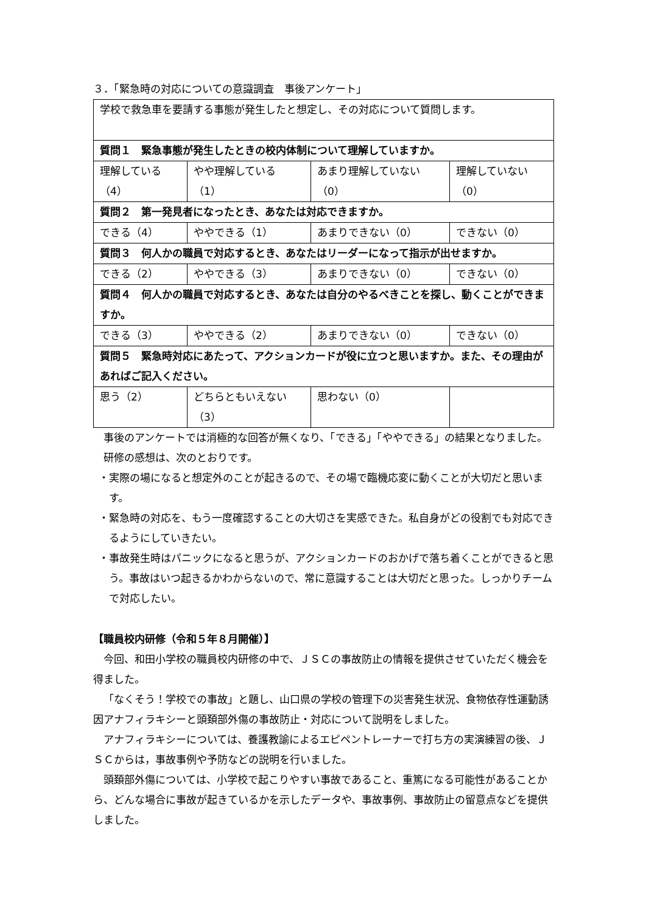３．「緊急時の対応についての意識調査　事後アンケート」
| 学校で救急車を要請する事態が発生したと想定し、その対応について質問します。 | | | |
| 質問１ 緊急事態が発生したときの校内体制について理解していますか。 | | | |
| 理解している （4） | やや理解している （1） | あまり理解していない （0） | 理解していない （0） |
| 質問２ 第一発見者になったとき、あなたは対応できますか。 | | | |
| できる（4） | ややできる（1） | あまりできない（0） | できない（0） |
| 質問３ 何人かの職員で対応するとき、あなたはリーダーになって指示が出せますか。 | | | |
| できる（2） | ややできる（3） | あまりできない（0） | できない（0） |
| 質問４ 何人かの職員で対応するとき、あなたは自分のやるべきことを探し、動くことができますか。 | | | |
| できる（3） | ややできる（2） | あまりできない（0） | できない（0） |
| 質問５ 緊急時対応にあたって、アクションカードが役に立つと思いますか。また、その理由があればご記入ください。 | | | |
| 思う（2） | どちらともいえない （3） | 思わない（0） | |
事後のアンケートでは消極的な回答が無くなり、「できる」「ややできる」の結果となりました。
研修の感想は、次のとおりです。
・実際の場になると想定外のことが起きるので、その場で臨機応変に動くことが大切だと思います。
・緊急時の対応を、もう一度確認することの大切さを実感できた。私自身がどの役割でも対応できるようにしていきたい。
・事故発生時はパニックになると思うが、アクションカードのおかげで落ち着くことができると思う。事故はいつ起きるかわからないので、常に意識することは大切だと思った。しっかりチームで対応したい。
【職員校内研修（令和５年８月開催）】
今回、和田小学校の職員校内研修の中で、ＪＳＣの事故防止の情報を提供させていただく機会を得ました。
「なくそう！学校での事故」と題し、山口県の学校の管理下の災害発生状況、食物依存性運動誘因アナフィラキシーと頭頚部外傷の事故防止・対応について説明をしました。
アナフィラキシーについては、養護教諭によるエピペントレーナーで打ち方の実演練習の後、ＪＳＣからは，事故事例や予防などの説明を行いました。
頭頚部外傷については、小学校で起こりやすい事故であること、重篤になる可能性があることから、どんな場合に事故が起きているかを示したデータや、事故事例、事故防止の留意点などを提供しました。